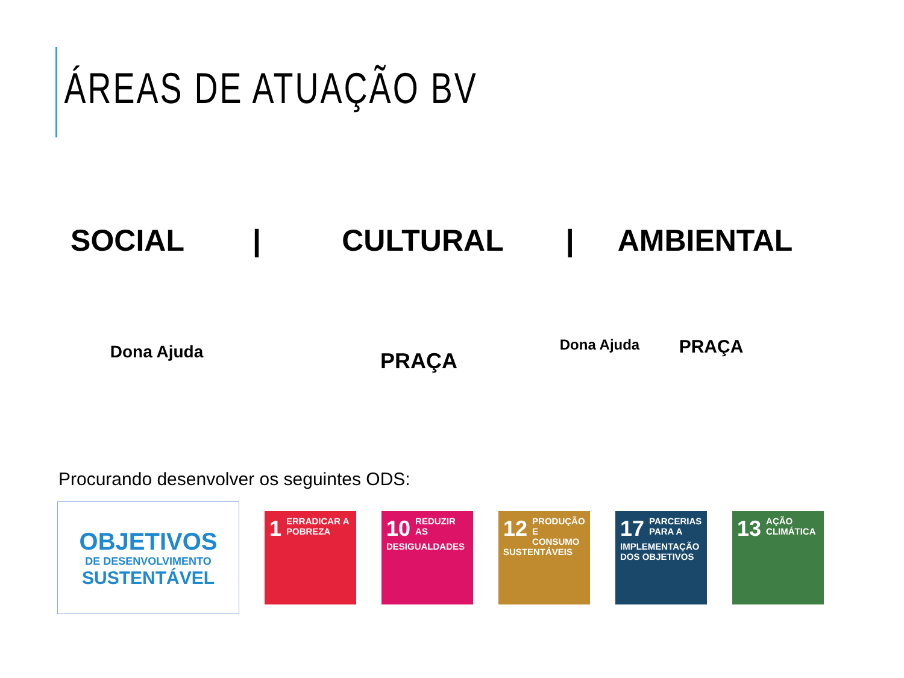ÁREAS DE ATUAÇÃO BV
SOCIAL | CULTURAL | AMBIENTAL
Dona Ajuda
PRAÇA
Dona Ajuda
PRAÇA
Procurando desenvolver os seguintes ODS:
OBJETIVOS
DE DESENVOLVIMENTO
SUSTENTÁVEL
1 ERRADICAR A POBREZA
10 REDUZIR AS DESIGUALDADES
12 PRODUÇÃO E CONSUMO SUSTENTÁVEIS
17 PARCERIAS PARA A IMPLEMENTAÇÃO DOS OBJETIVOS
13 AÇÃO CLIMÁTICA